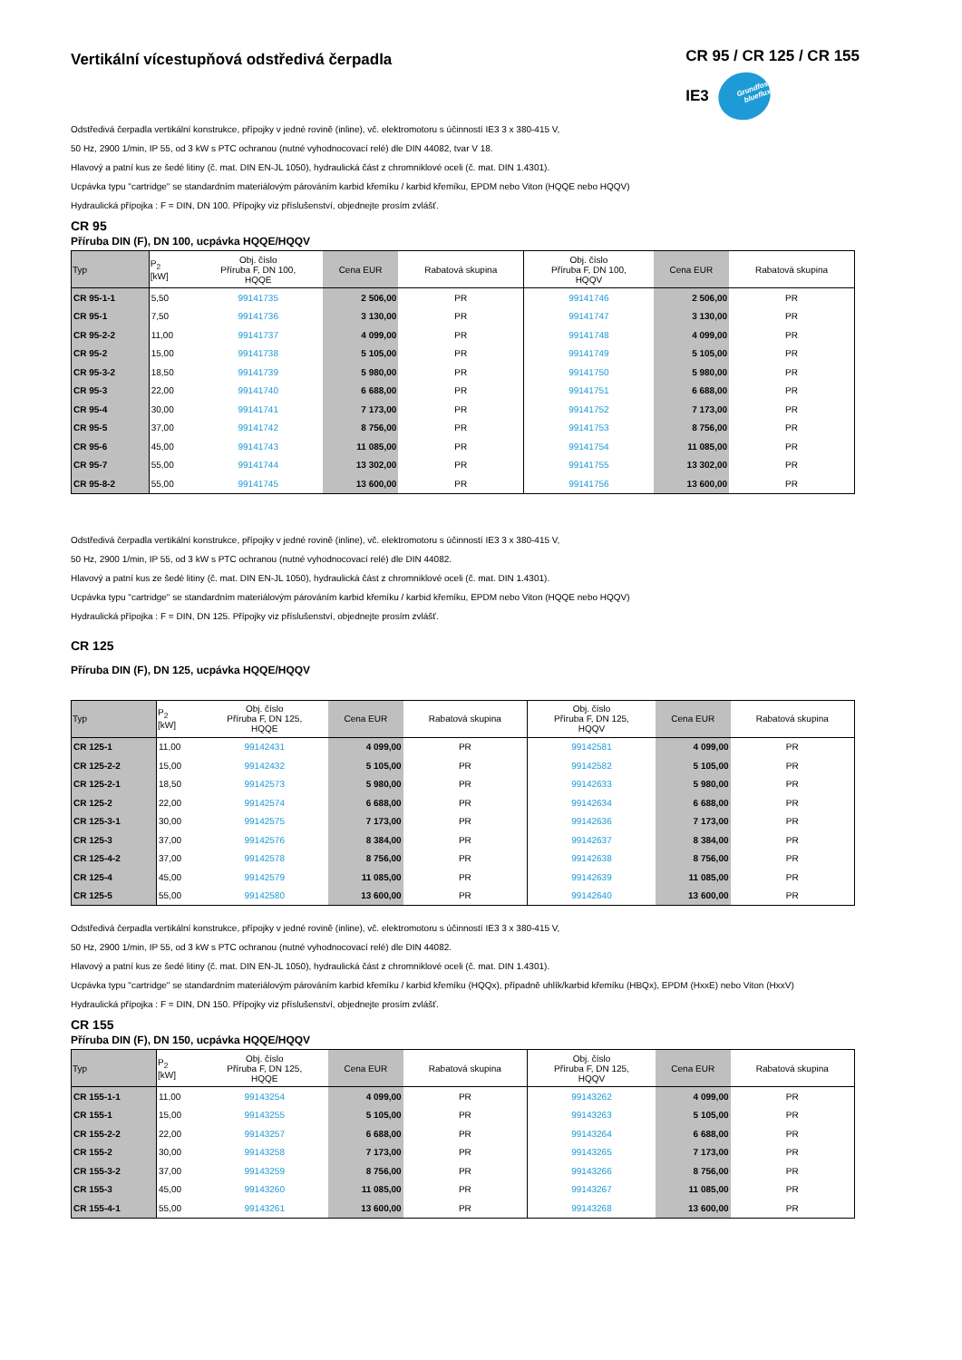Vertikální vícestupňová odstředivá čerpadla
CR 95 / CR 125 / CR 155
IE3 Grundfos blueflux
Odstředivá čerpadla vertikální konstrukce, přípojky v jedné rovině (inline), vč. elektromotoru s účinností IE3 3 x 380-415 V,
50 Hz, 2900 1/min, IP 55, od 3 kW s PTC ochranou (nutné vyhodnocovací relé) dle DIN 44082, tvar V 18.
Hlavový a patní kus ze šedé litiny (č. mat. DIN EN-JL 1050), hydraulická část z chromniklové oceli (č. mat. DIN 1.4301).
Ucpávka typu "cartridge" se standardním materiálovým párováním karbid křemíku / karbid křemíku, EPDM nebo Viton (HQQE nebo HQQV)
Hydraulická přípojka : F = DIN, DN 100. Přípojky viz příslušenství, objednejte prosím zvlášť.
CR 95
Příruba DIN (F), DN 100, ucpávka HQQE/HQQV
| Typ | P<sub>2</sub> [kW] | Obj. číslo Příruba F, DN 100, HQQE | Cena EUR | Rabatová skupina | Obj. číslo Příruba F, DN 100, HQQV | Cena EUR | Rabatová skupina |
| --- | --- | --- | --- | --- | --- | --- | --- |
| CR 95-1-1 | 5,50 | 99141735 | 2 506,00 | PR | 99141746 | 2 506,00 | PR |
| CR 95-1 | 7,50 | 99141736 | 3 130,00 | PR | 99141747 | 3 130,00 | PR |
| CR 95-2-2 | 11,00 | 99141737 | 4 099,00 | PR | 99141748 | 4 099,00 | PR |
| CR 95-2 | 15,00 | 99141738 | 5 105,00 | PR | 99141749 | 5 105,00 | PR |
| CR 95-3-2 | 18,50 | 99141739 | 5 980,00 | PR | 99141750 | 5 980,00 | PR |
| CR 95-3 | 22,00 | 99141740 | 6 688,00 | PR | 99141751 | 6 688,00 | PR |
| CR 95-4 | 30,00 | 99141741 | 7 173,00 | PR | 99141752 | 7 173,00 | PR |
| CR 95-5 | 37,00 | 99141742 | 8 756,00 | PR | 99141753 | 8 756,00 | PR |
| CR 95-6 | 45,00 | 99141743 | 11 085,00 | PR | 99141754 | 11 085,00 | PR |
| CR 95-7 | 55,00 | 99141744 | 13 302,00 | PR | 99141755 | 13 302,00 | PR |
| CR 95-8-2 | 55,00 | 99141745 | 13 600,00 | PR | 99141756 | 13 600,00 | PR |
Odstředivá čerpadla vertikální konstrukce, přípojky v jedné rovině (inline), vč. elektromotoru s účinností IE3 3 x 380-415 V,
50 Hz, 2900 1/min, IP 55, od 3 kW s PTC ochranou (nutné vyhodnocovací relé) dle DIN 44082.
Hlavový a patní kus ze šedé litiny (č. mat. DIN EN-JL 1050), hydraulická část z chromniklové oceli (č. mat. DIN 1.4301).
Ucpávka typu "cartridge" se standardním materiálovým párováním karbid křemíku / karbid křemíku, EPDM nebo Viton (HQQE nebo HQQV)
Hydraulická přípojka : F = DIN, DN 125. Přípojky viz příslušenství, objednejte prosím zvlášť.
CR 125
Příruba DIN (F), DN 125, ucpávka HQQE/HQQV
| Typ | P<sub>2</sub> [kW] | Obj. číslo Příruba F, DN 125, HQQE | Cena EUR | Rabatová skupina | Obj. číslo Příruba F, DN 125, HQQV | Cena EUR | Rabatová skupina |
| --- | --- | --- | --- | --- | --- | --- | --- |
| CR 125-1 | 11,00 | 99142431 | 4 099,00 | PR | 99142581 | 4 099,00 | PR |
| CR 125-2-2 | 15,00 | 99142432 | 5 105,00 | PR | 99142582 | 5 105,00 | PR |
| CR 125-2-1 | 18,50 | 99142573 | 5 980,00 | PR | 99142633 | 5 980,00 | PR |
| CR 125-2 | 22,00 | 99142574 | 6 688,00 | PR | 99142634 | 6 688,00 | PR |
| CR 125-3-1 | 30,00 | 99142575 | 7 173,00 | PR | 99142636 | 7 173,00 | PR |
| CR 125-3 | 37,00 | 99142576 | 8 384,00 | PR | 99142637 | 8 384,00 | PR |
| CR 125-4-2 | 37,00 | 99142578 | 8 756,00 | PR | 99142638 | 8 756,00 | PR |
| CR 125-4 | 45,00 | 99142579 | 11 085,00 | PR | 99142639 | 11 085,00 | PR |
| CR 125-5 | 55,00 | 99142580 | 13 600,00 | PR | 99142640 | 13 600,00 | PR |
Odstředivá čerpadla vertikální konstrukce, přípojky v jedné rovině (inline), vč. elektromotoru s účinností IE3 3 x 380-415 V,
50 Hz, 2900 1/min, IP 55, od 3 kW s PTC ochranou (nutné vyhodnocovací relé) dle DIN 44082.
Hlavový a patní kus ze šedé litiny (č. mat. DIN EN-JL 1050), hydraulická část z chromniklové oceli (č. mat. DIN 1.4301).
Ucpávka typu "cartridge" se standardním materiálovým párováním karbid křemíku / karbid křemíku (HQQx), případně uhlík/karbid křemíku (HBQx), EPDM (HxxE) nebo Viton (HxxV)
Hydraulická přípojka : F = DIN, DN 150. Přípojky viz příslušenství, objednejte prosím zvlášť.
CR 155
Příruba DIN (F), DN 150, ucpávka HQQE/HQQV
| Typ | P<sub>2</sub> [kW] | Obj. číslo Příruba F, DN 125, HQQE | Cena EUR | Rabatová skupina | Obj. číslo Příruba F, DN 125, HQQV | Cena EUR | Rabatová skupina |
| --- | --- | --- | --- | --- | --- | --- | --- |
| CR 155-1-1 | 11,00 | 99143254 | 4 099,00 | PR | 99143262 | 4 099,00 | PR |
| CR 155-1 | 15,00 | 99143255 | 5 105,00 | PR | 99143263 | 5 105,00 | PR |
| CR 155-2-2 | 22,00 | 99143257 | 6 688,00 | PR | 99143264 | 6 688,00 | PR |
| CR 155-2 | 30,00 | 99143258 | 7 173,00 | PR | 99143265 | 7 173,00 | PR |
| CR 155-3-2 | 37,00 | 99143259 | 8 756,00 | PR | 99143266 | 8 756,00 | PR |
| CR 155-3 | 45,00 | 99143260 | 11 085,00 | PR | 99143267 | 11 085,00 | PR |
| CR 155-4-1 | 55,00 | 99143261 | 13 600,00 | PR | 99143268 | 13 600,00 | PR |